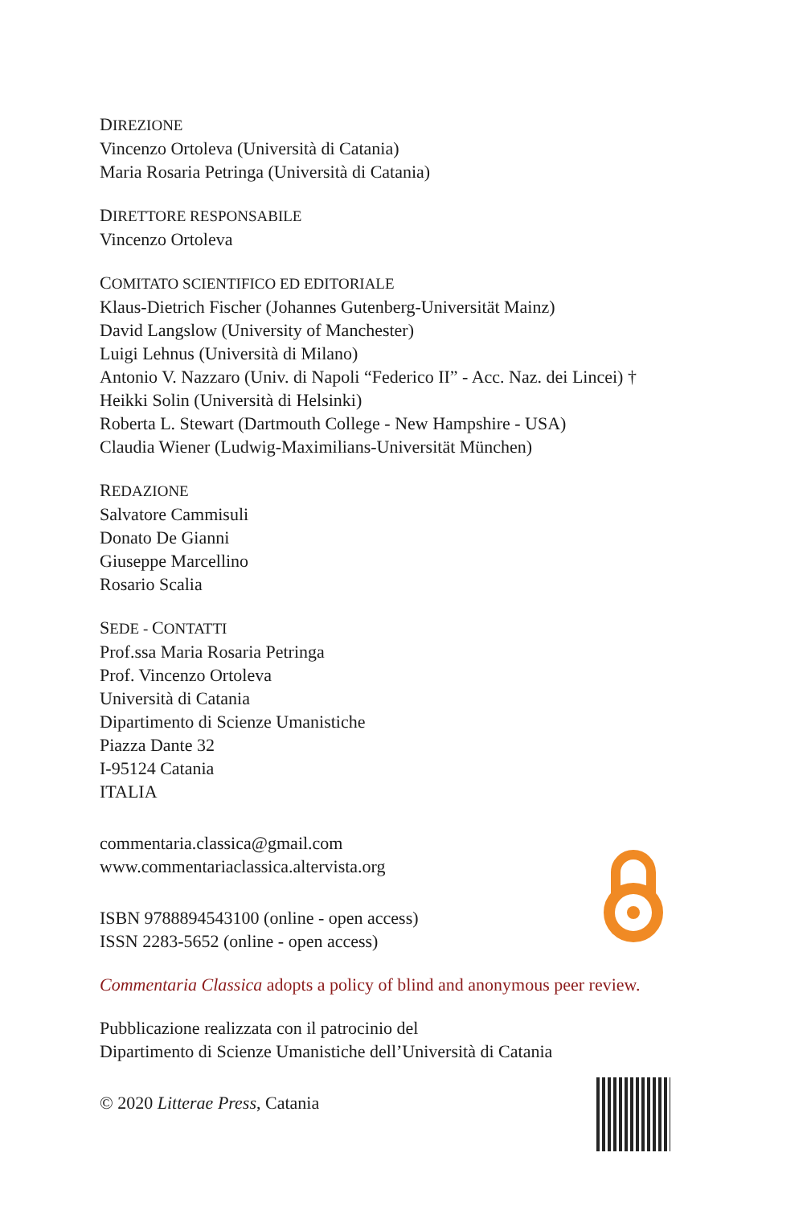DIREZIONE
Vincenzo Ortoleva (Università di Catania)
Maria Rosaria Petringa (Università di Catania)
DIRETTORE RESPONSABILE
Vincenzo Ortoleva
COMITATO SCIENTIFICO ED EDITORIALE
Klaus-Dietrich Fischer (Johannes Gutenberg-Universität Mainz)
David Langslow (University of Manchester)
Luigi Lehnus (Università di Milano)
Antonio V. Nazzaro (Univ. di Napoli “Federico II” - Acc. Naz. dei Lincei) †
Heikki Solin (Università di Helsinki)
Roberta L. Stewart (Dartmouth College - New Hampshire - USA)
Claudia Wiener (Ludwig-Maximilians-Universität München)
REDAZIONE
Salvatore Cammisuli
Donato De Gianni
Giuseppe Marcellino
Rosario Scalia
SEDE - CONTATTI
Prof.ssa Maria Rosaria Petringa
Prof. Vincenzo Ortoleva
Università di Catania
Dipartimento di Scienze Umanistiche
Piazza Dante 32
I-95124 Catania
ITALIA
commentaria.classica@gmail.com
www.commentariaclassica.altervista.org
ISBN 9788894543100 (online - open access)
ISSN 2283-5652 (online - open access)
Commentaria Classica adopts a policy of blind and anonymous peer review.
Pubblicazione realizzata con il patrocinio del
Dipartimento di Scienze Umanistiche dell’Università di Catania
© 2020 Litterae Press, Catania